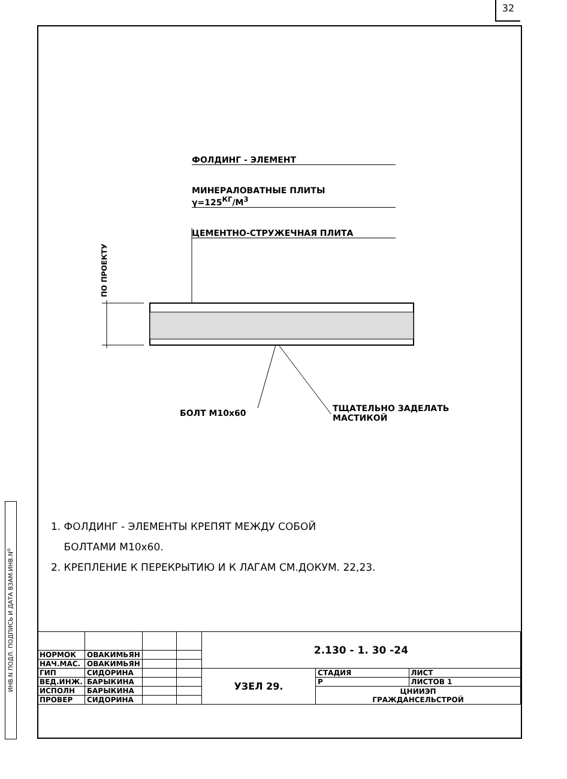32
ИНВ.N ПОДЛ. ПОДПИСЬ И ДАТА ВЗАМ.ИНВ.N<sup>о</sup>
ФОЛДИНГ - ЭЛЕМЕНТ
МИНЕРАЛОВАТНЫЕ ПЛИТЫ
γ=125<sup>КГ</sup>/М<sup>3</sup>
ЦЕМЕНТНО-СТРУЖЕЧНАЯ ПЛИТА
ПО ПРОЕКТУ
БОЛТ М10х60
ТЩАТЕЛЬНО ЗАДЕЛАТЬ
МАСТИКОЙ
1. ФОЛДИНГ - ЭЛЕМЕНТЫ КРЕПЯТ МЕЖДУ СОБОЙ
БОЛТАМИ М10х60.
2. КРЕПЛЕНИЕ К ПЕРЕКРЫТИЮ И К ЛАГАМ СМ.ДОКУМ. 22,23.
| | | | | 2.130 - 1. 30 -24 | | |
| НОРМОК | ОВАКИМЬЯН | | | | | |
| НАЧ.МАС. | ОВАКИМЬЯН | | | | | |
| ГИП | СИДОРИНА | | | УЗЕЛ 29. | СТАДИЯ | ЛИСТ |
| ВЕД.ИНЖ. | БАРЫКИНА | | | | Р | ЛИСТОВ 1 |
| ИСПОЛН | БАРЫКИНА | | | | ЦНИИЭП ГРАЖДАНСЕЛЬСТРОЙ | |
| ПРОВЕР | СИДОРИНА | | | | | |